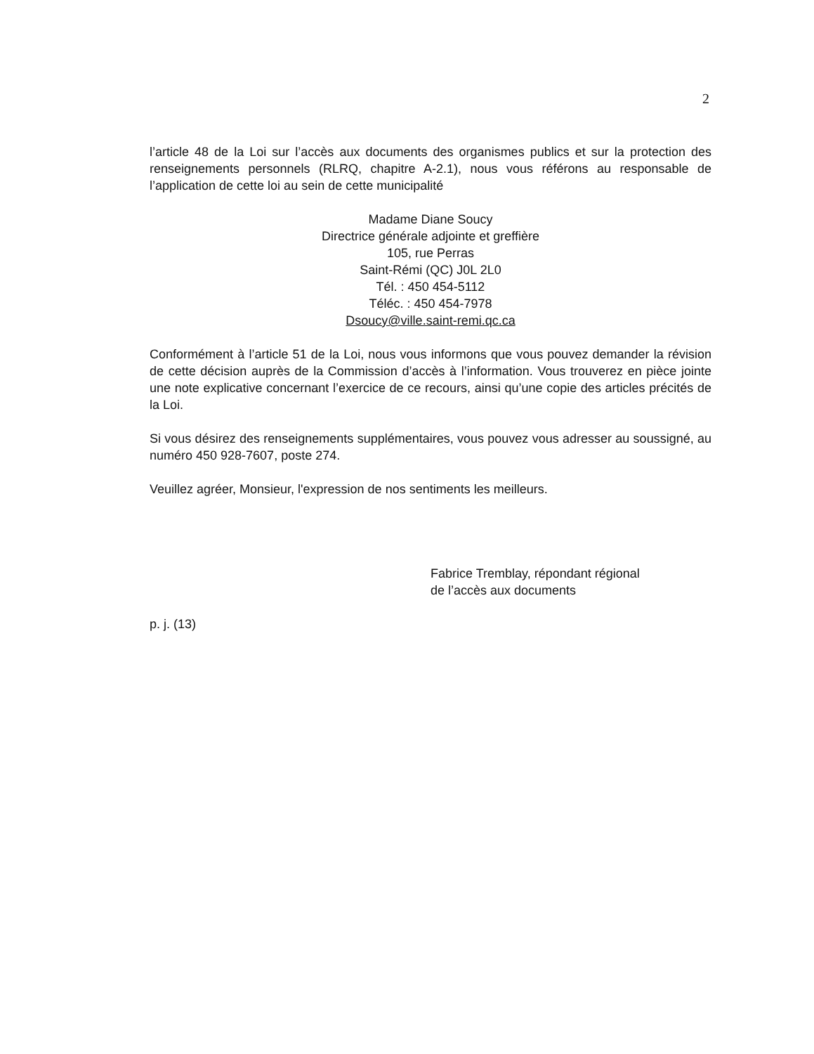2
l’article 48 de la Loi sur l’accès aux documents des organismes publics et sur la protection des renseignements personnels (RLRQ, chapitre A-2.1), nous vous référons au responsable de l’application de cette loi au sein de cette municipalité
Madame Diane Soucy
Directrice générale adjointe et greffière
105, rue Perras
Saint-Rémi (QC) J0L 2L0
Tél. : 450 454-5112
Téléc. : 450 454-7978
Dsoucy@ville.saint-remi.qc.ca
Conformément à l’article 51 de la Loi, nous vous informons que vous pouvez demander la révision de cette décision auprès de la Commission d’accès à l’information. Vous trouverez en pièce jointe une note explicative concernant l’exercice de ce recours, ainsi qu’une copie des articles précités de la Loi.
Si vous désirez des renseignements supplémentaires, vous pouvez vous adresser au soussigné, au numéro 450 928-7607, poste 274.
Veuillez agréer, Monsieur, l'expression de nos sentiments les meilleurs.
Fabrice Tremblay, répondant régional
de l’accès aux documents
p. j. (13)